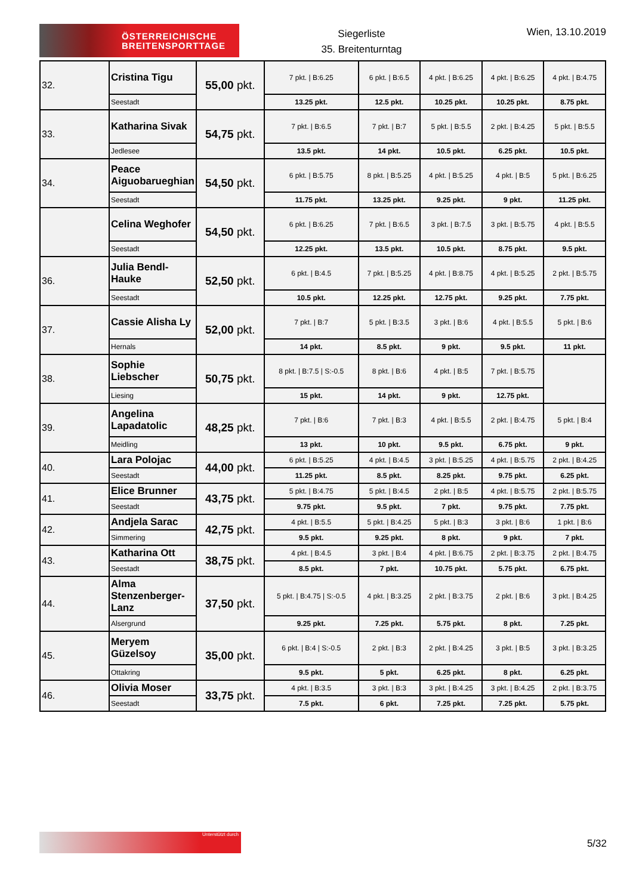ÖSTERREICHISCHE
BREITENSPORTTAGE
Siegerliste
35. Breitenturntag
Wien, 13.10.2019
| 32. | Cristina Tigu | 55,00 pkt. | 7 pkt. / B:6.25 | 6 pkt. / B:6.5 | 4 pkt. / B:6.25 | 4 pkt. / B:6.25 | 4 pkt. / B:4.75 |
| | Seestadt | | 13.25 pkt. | 12.5 pkt. | 10.25 pkt. | 10.25 pkt. | 8.75 pkt. |
| 33. | Katharina Sivak | 54,75 pkt. | 7 pkt. / B:6.5 | 7 pkt. / B:7 | 5 pkt. / B:5.5 | 2 pkt. / B:4.25 | 5 pkt. / B:5.5 |
| | Jedlesee | | 13.5 pkt. | 14 pkt. | 10.5 pkt. | 6.25 pkt. | 10.5 pkt. |
| 34. | Peace Aiguobarueghian | 54,50 pkt. | 6 pkt. / B:5.75 | 8 pkt. / B:5.25 | 4 pkt. / B:5.25 | 4 pkt. / B:5 | 5 pkt. / B:6.25 |
| | Seestadt | | 11.75 pkt. | 13.25 pkt. | 9.25 pkt. | 9 pkt. | 11.25 pkt. |
| | Celina Weghofer | 54,50 pkt. | 6 pkt. / B:6.25 | 7 pkt. / B:6.5 | 3 pkt. / B:7.5 | 3 pkt. / B:5.75 | 4 pkt. / B:5.5 |
| | Seestadt | | 12.25 pkt. | 13.5 pkt. | 10.5 pkt. | 8.75 pkt. | 9.5 pkt. |
| 36. | Julia Bendl-Hauke | 52,50 pkt. | 6 pkt. / B:4.5 | 7 pkt. / B:5.25 | 4 pkt. / B:8.75 | 4 pkt. / B:5.25 | 2 pkt. / B:5.75 |
| | Seestadt | | 10.5 pkt. | 12.25 pkt. | 12.75 pkt. | 9.25 pkt. | 7.75 pkt. |
| 37. | Cassie Alisha Ly | 52,00 pkt. | 7 pkt. / B:7 | 5 pkt. / B:3.5 | 3 pkt. / B:6 | 4 pkt. / B:5.5 | 5 pkt. / B:6 |
| | Hernals | | 14 pkt. | 8.5 pkt. | 9 pkt. | 9.5 pkt. | 11 pkt. |
| 38. | Sophie Liebscher | 50,75 pkt. | 8 pkt. / B:7.5 / S:-0.5 | 8 pkt. / B:6 | 4 pkt. / B:5 | 7 pkt. / B:5.75 | |
| | Liesing | | 15 pkt. | 14 pkt. | 9 pkt. | 12.75 pkt. | |
| 39. | Angelina Lapadatolic | 48,25 pkt. | 7 pkt. / B:6 | 7 pkt. / B:3 | 4 pkt. / B:5.5 | 2 pkt. / B:4.75 | 5 pkt. / B:4 |
| | Meidling | | 13 pkt. | 10 pkt. | 9.5 pkt. | 6.75 pkt. | 9 pkt. |
| 40. | Lara Polojac | 44,00 pkt. | 6 pkt. / B:5.25 | 4 pkt. / B:4.5 | 3 pkt. / B:5.25 | 4 pkt. / B:5.75 | 2 pkt. / B:4.25 |
| | Seestadt | | 11.25 pkt. | 8.5 pkt. | 8.25 pkt. | 9.75 pkt. | 6.25 pkt. |
| 41. | Elice Brunner | 43,75 pkt. | 5 pkt. / B:4.75 | 5 pkt. / B:4.5 | 2 pkt. / B:5 | 4 pkt. / B:5.75 | 2 pkt. / B:5.75 |
| | Seestadt | | 9.75 pkt. | 9.5 pkt. | 7 pkt. | 9.75 pkt. | 7.75 pkt. |
| 42. | Andjela Sarac | 42,75 pkt. | 4 pkt. / B:5.5 | 5 pkt. / B:4.25 | 5 pkt. / B:3 | 3 pkt. / B:6 | 1 pkt. / B:6 |
| | Simmering | | 9.5 pkt. | 9.25 pkt. | 8 pkt. | 9 pkt. | 7 pkt. |
| 43. | Katharina Ott | 38,75 pkt. | 4 pkt. / B:4.5 | 3 pkt. / B:4 | 4 pkt. / B:6.75 | 2 pkt. / B:3.75 | 2 pkt. / B:4.75 |
| | Seestadt | | 8.5 pkt. | 7 pkt. | 10.75 pkt. | 5.75 pkt. | 6.75 pkt. |
| 44. | Alma Stenzenberger-Lanz | 37,50 pkt. | 5 pkt. / B:4.75 / S:-0.5 | 4 pkt. / B:3.25 | 2 pkt. / B:3.75 | 2 pkt. / B:6 | 3 pkt. / B:4.25 |
| | Alsergrund | | 9.25 pkt. | 7.25 pkt. | 5.75 pkt. | 8 pkt. | 7.25 pkt. |
| 45. | Meryem Güzelsoy | 35,00 pkt. | 6 pkt. / B:4 / S:-0.5 | 2 pkt. / B:3 | 2 pkt. / B:4.25 | 3 pkt. / B:5 | 3 pkt. / B:3.25 |
| | Ottakring | | 9.5 pkt. | 5 pkt. | 6.25 pkt. | 8 pkt. | 6.25 pkt. |
| 46. | Olivia Moser | 33,75 pkt. | 4 pkt. / B:3.5 | 3 pkt. / B:3 | 3 pkt. / B:4.25 | 3 pkt. / B:4.25 | 2 pkt. / B:3.75 |
| | Seestadt | | 7.5 pkt. | 6 pkt. | 7.25 pkt. | 7.25 pkt. | 5.75 pkt. |
Unterstützt durch
5/32